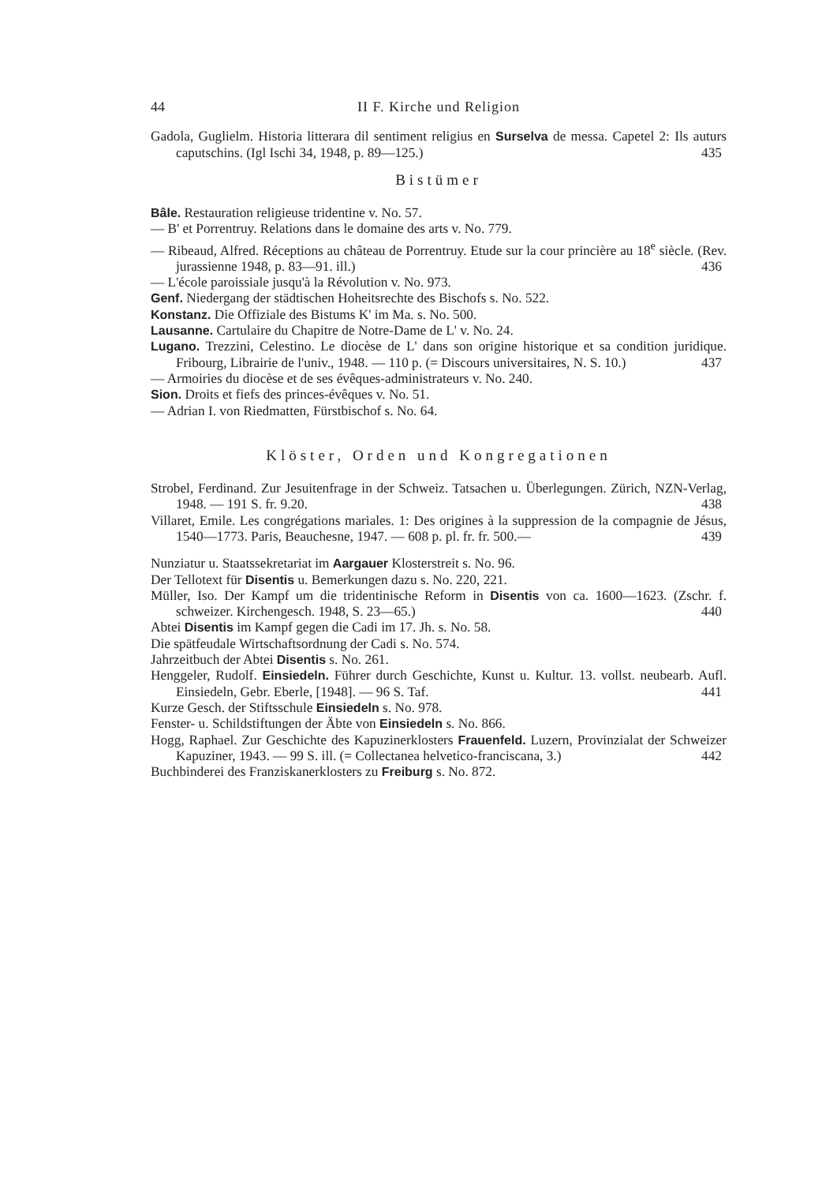44 II F. Kirche und Religion
Gadola, Guglielm. Historia litterara dil sentiment religius en Surselva de messa. Capetel 2: Ils auturs caputschins. (Igl Ischi 34, 1948, p. 89—125.) 435
Bistümer
Bâle. Restauration religieuse tridentine v. No. 57.
— B' et Porrentruy. Relations dans le domaine des arts v. No. 779.
— Ribeaud, Alfred. Réceptions au château de Porrentruy. Etude sur la cour princière au 18<sup>e</sup> siècle. (Rev. jurassienne 1948, p. 83—91. ill.) 436
— L'école paroissiale jusqu'à la Révolution v. No. 973.
Genf. Niedergang der städtischen Hoheitsrechte des Bischofs s. No. 522.
Konstanz. Die Offiziale des Bistums K' im Ma. s. No. 500.
Lausanne. Cartulaire du Chapitre de Notre-Dame de L' v. No. 24.
Lugano. Trezzini, Celestino. Le diocèse de L' dans son origine historique et sa condition juridique. Fribourg, Librairie de l'univ., 1948. — 110 p. (= Discours universitaires, N. S. 10.) 437
— Armoiries du diocèse et de ses évêques-administrateurs v. No. 240.
Sion. Droits et fiefs des princes-évêques v. No. 51.
— Adrian I. von Riedmatten, Fürstbischof s. No. 64.
Klöster, Orden und Kongregationen
Strobel, Ferdinand. Zur Jesuitenfrage in der Schweiz. Tatsachen u. Überlegungen. Zürich, NZN-Verlag, 1948. — 191 S. fr. 9.20. 438
Villaret, Emile. Les congrégations mariales. 1: Des origines à la suppression de la compagnie de Jésus, 1540—1773. Paris, Beauchesne, 1947. — 608 p. pl. fr. fr. 500.— 439
Nunziatur u. Staatssekretariat im Aargauer Klosterstreit s. No. 96.
Der Tellotext für Disentis u. Bemerkungen dazu s. No. 220, 221.
Müller, Iso. Der Kampf um die tridentinische Reform in Disentis von ca. 1600—1623. (Zschr. f. schweizer. Kirchengesch. 1948, S. 23—65.) 440
Abtei Disentis im Kampf gegen die Cadi im 17. Jh. s. No. 58.
Die spätfeudale Wirtschaftsordnung der Cadi s. No. 574.
Jahrzeitbuch der Abtei Disentis s. No. 261.
Henggeler, Rudolf. Einsiedeln. Führer durch Geschichte, Kunst u. Kultur. 13. vollst. neubearb. Aufl. Einsiedeln, Gebr. Eberle, [1948]. — 96 S. Taf. 441
Kurze Gesch. der Stiftsschule Einsiedeln s. No. 978.
Fenster- u. Schildstiftungen der Äbte von Einsiedeln s. No. 866.
Hogg, Raphael. Zur Geschichte des Kapuzinerklosters Frauenfeld. Luzern, Provinzialat der Schweizer Kapuziner, 1943. — 99 S. ill. (= Collectanea helvetico-franciscana, 3.) 442
Buchbinderei des Franziskanerklosters zu Freiburg s. No. 872.